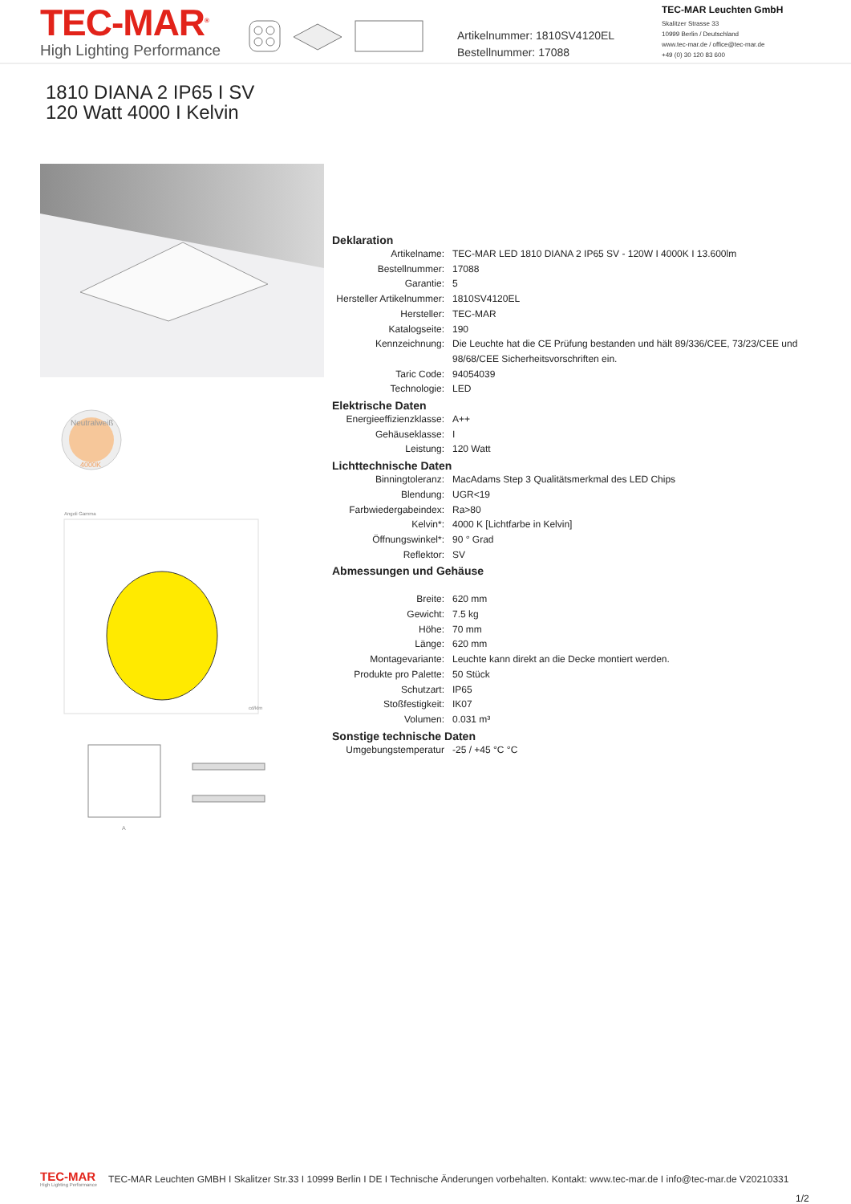TEC-MAR<sup>®</sup>
High Lighting Performance
Artikelnummer: 1810SV4120EL
Bestellnummer: 17088
TEC-MAR Leuchten GmbH
Skalitzer Strasse 33
10999 Berlin / Deutschland
www.tec-mar.de / office@tec-mar.de
+49 (0) 30 120 83 600
1810 DIANA 2 IP65 I SV
120 Watt 4000 I Kelvin
Neutralweiß
4000K
Angoli Gamma
cd/klm
A
Deklaration
| Artikelname: | TEC-MAR LED 1810 DIANA 2 IP65 SV - 120W I 4000K I 13.600lm |
| Bestellnummer: | 17088 |
| Garantie: | 5 |
| Hersteller Artikelnummer: | 1810SV4120EL |
| Hersteller: | TEC-MAR |
| Katalogseite: | 190 |
| Kennzeichnung: | Die Leuchte hat die CE Prüfung bestanden und hält 89/336/CEE, 73/23/CEE und 98/68/CEE Sicherheitsvorschriften ein. |
| Taric Code: | 94054039 |
| Technologie: | LED |
Elektrische Daten
| Energieeffizienzklasse: | A++ |
| Gehäuseklasse: | I |
| Leistung: | 120 Watt |
Lichttechnische Daten
| Binningtoleranz: | MacAdams Step 3 Qualitätsmerkmal des LED Chips |
| Blendung: | UGR<19 |
| Farbwiedergabeindex: | Ra>80 |
| Kelvin*: | 4000 K [Lichtfarbe in Kelvin] |
| Öffnungswinkel*: | 90 ° Grad |
| Reflektor: | SV |
Abmessungen und Gehäuse
| Breite: | 620 mm |
| Gewicht: | 7.5 kg |
| Höhe: | 70 mm |
| Länge: | 620 mm |
| Montagevariante: | Leuchte kann direkt an die Decke montiert werden. |
| Produkte pro Palette: | 50 Stück |
| Schutzart: | IP65 |
| Stoßfestigkeit: | IK07 |
| Volumen: | 0.031 m³ |
Sonstige technische Daten
| Umgebungstemperatur | -25 / +45 °C °C |
TEC-MAR
High Lighting Performance
TEC-MAR Leuchten GMBH I Skalitzer Str.33 I 10999 Berlin I DE I Technische Änderungen vorbehalten. Kontakt: www.tec-mar.de I info@tec-mar.de V20210331
1/2